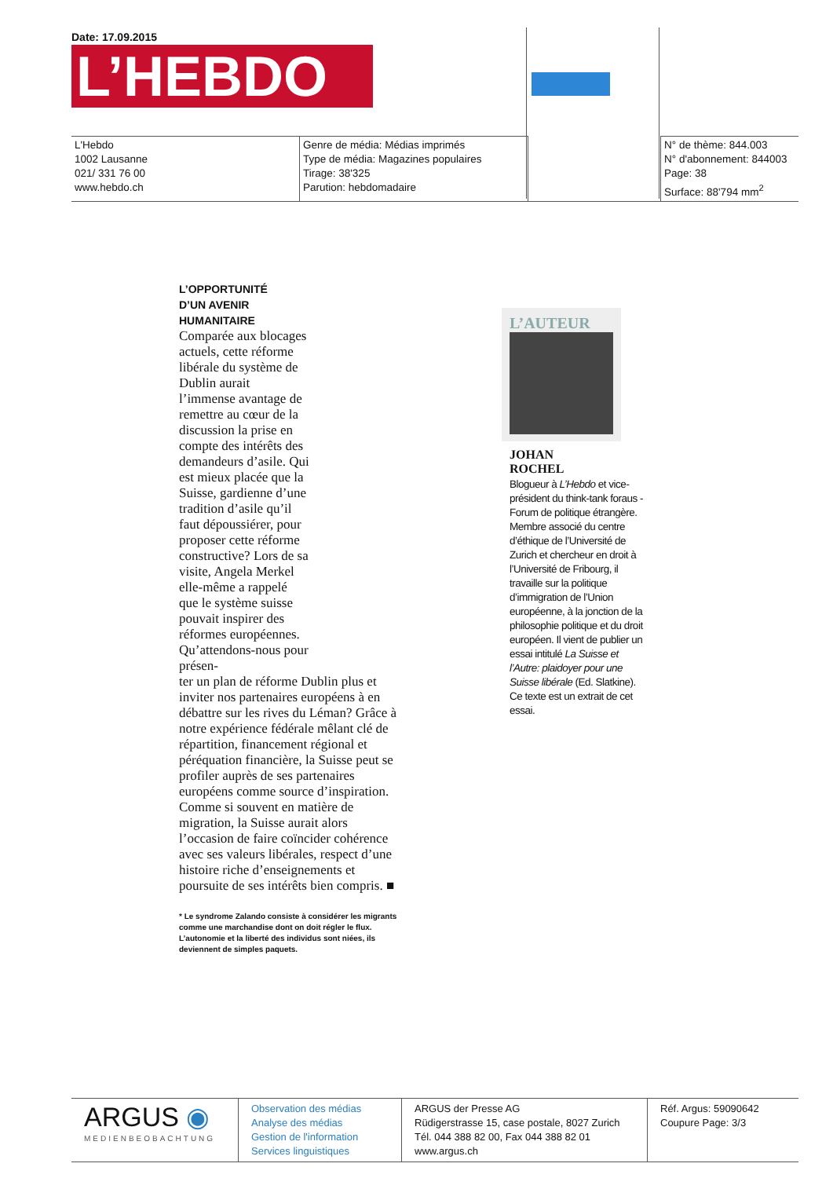Date: 17.09.2015
L’HEBDO
| L'Hebdo 1002 Lausanne 021/ 331 76 00 www.hebdo.ch | Genre de média: Médias imprimés Type de média: Magazines populaires Tirage: 38'325 Parution: hebdomadaire | | N° de thème: 844.003 N° d'abonnement: 844003 Page: 38 Surface: 88'794 mm<sup>2</sup> |
L’OPPORTUNITÉ
D’UN AVENIR
HUMANITAIRE
Comparée aux blocages actuels, cette réforme libérale du système de Dublin aurait l’immense avantage de remettre au cœur de la discussion la prise en compte des intérêts des demandeurs d’asile. Qui est mieux placée que la Suisse, gardienne d’une tradition d’asile qu’il faut dépoussiérer, pour proposer cette réforme constructive? Lors de sa visite, Angela Merkel elle-même a rappelé que le système suisse pouvait inspirer des réformes européennes. Qu’attendons-nous pour présen-
ter un plan de réforme Dublin plus et inviter nos partenaires européens à en débattre sur les rives du Léman? Grâce à notre expérience fédérale mêlant clé de répartition, financement régional et péréquation financière, la Suisse peut se profiler auprès de ses partenaires européens comme source d’inspiration. Comme si souvent en matière de migration, la Suisse aurait alors l’occasion de faire coïncider cohérence avec ses valeurs libérales, respect d’une histoire riche d’enseignements et poursuite de ses intérêts bien compris. ■
* Le syndrome Zalando consiste à considérer les migrants comme une marchandise dont on doit régler le flux. L’autonomie et la liberté des individus sont niées, ils deviennent de simples paquets.
L’AUTEUR
JOHAN
ROCHEL
Blogueur à L’Hebdo et vice-président du think-tank foraus - Forum de politique étrangère. Membre associé du centre d’éthique de l’Université de Zurich et chercheur en droit à l’Université de Fribourg, il travaille sur la politique d’immigration de l’Union européenne, à la jonction de la philosophie politique et du droit européen. Il vient de publier un essai intitulé La Suisse et l’Autre: plaidoyer pour une Suisse libérale (Ed. Slatkine). Ce texte est un extrait de cet essai.
| ARGUS ◉ MEDIENBEOBACHTUNG | Observation des médias Analyse des médias Gestion de l'information Services linguistiques | ARGUS der Presse AG Rüdigerstrasse 15, case postale, 8027 Zurich Tél. 044 388 82 00, Fax 044 388 82 01 www.argus.ch | Réf. Argus: 59090642 Coupure Page: 3/3 |